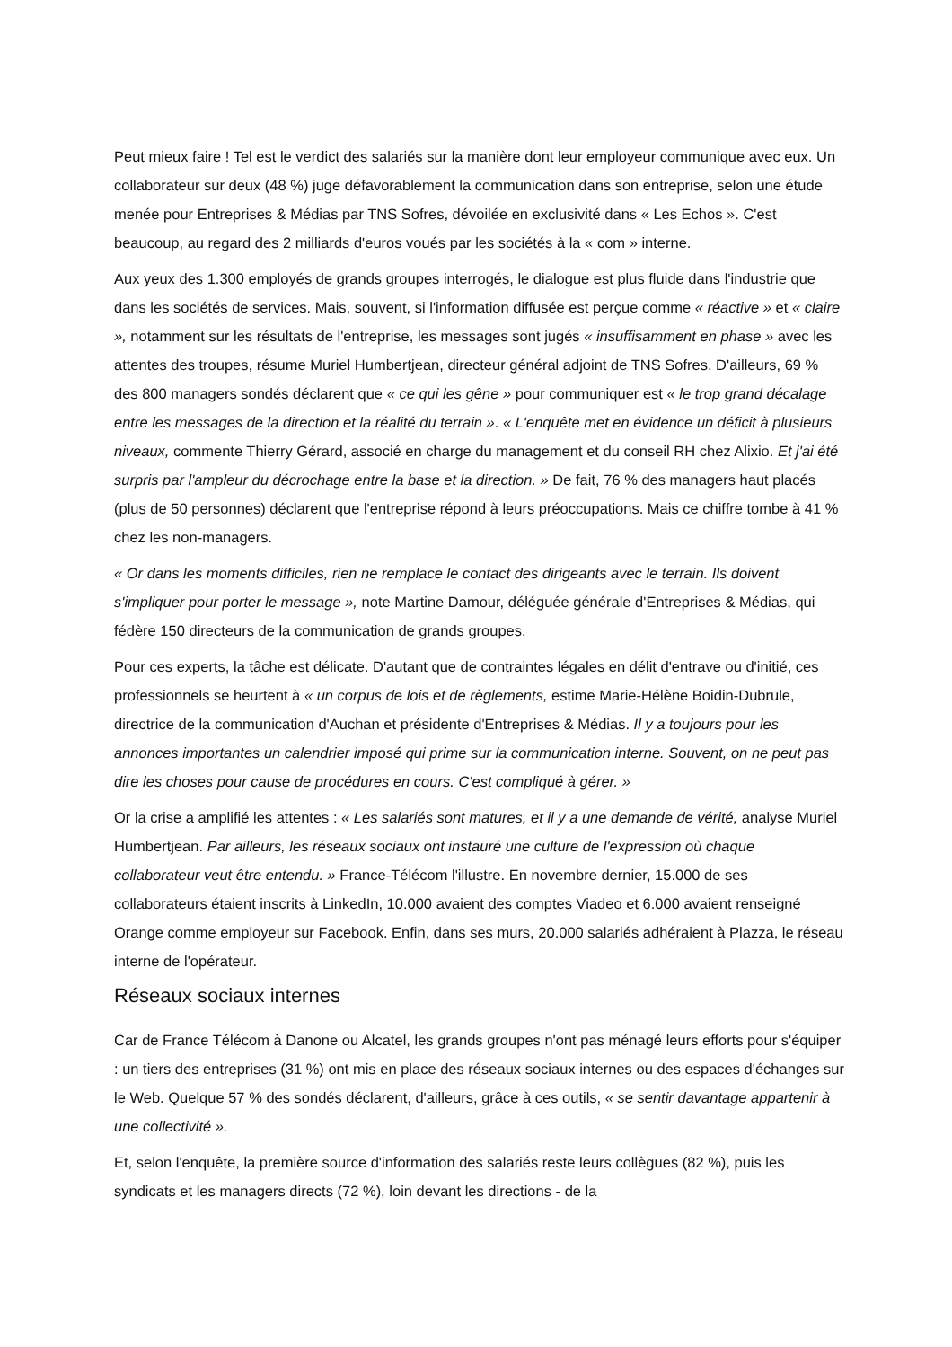Peut mieux faire ! Tel est le verdict des salariés sur la manière dont leur employeur communique avec eux. Un collaborateur sur deux (48 %) juge défavorablement la communication dans son entreprise, selon une étude menée pour Entreprises & Médias par TNS Sofres, dévoilée en exclusivité dans « Les Echos ». C'est beaucoup, au regard des 2 milliards d'euros voués par les sociétés à la « com » interne.
Aux yeux des 1.300 employés de grands groupes interrogés, le dialogue est plus fluide dans l'industrie que dans les sociétés de services. Mais, souvent, si l'information diffusée est perçue comme « réactive » et « claire », notamment sur les résultats de l'entreprise, les messages sont jugés « insuffisamment en phase » avec les attentes des troupes, résume Muriel Humbertjean, directeur général adjoint de TNS Sofres. D'ailleurs, 69 % des 800 managers sondés déclarent que « ce qui les gêne » pour communiquer est « le trop grand décalage entre les messages de la direction et la réalité du terrain ». « L'enquête met en évidence un déficit à plusieurs niveaux, commente Thierry Gérard, associé en charge du management et du conseil RH chez Alixio. Et j'ai été surpris par l'ampleur du décrochage entre la base et la direction. » De fait, 76 % des managers haut placés (plus de 50 personnes) déclarent que l'entreprise répond à leurs préoccupations. Mais ce chiffre tombe à 41 % chez les non-managers.
« Or dans les moments difficiles, rien ne remplace le contact des dirigeants avec le terrain. Ils doivent s'impliquer pour porter le message », note Martine Damour, déléguée générale d'Entreprises & Médias, qui fédère 150 directeurs de la communication de grands groupes.
Pour ces experts, la tâche est délicate. D'autant que de contraintes légales en délit d'entrave ou d'initié, ces professionnels se heurtent à « un corpus de lois et de règlements, estime Marie-Hélène Boidin-Dubrule, directrice de la communication d'Auchan et présidente d'Entreprises & Médias. Il y a toujours pour les annonces importantes un calendrier imposé qui prime sur la communication interne. Souvent, on ne peut pas dire les choses pour cause de procédures en cours. C'est compliqué à gérer. »
Or la crise a amplifié les attentes : « Les salariés sont matures, et il y a une demande de vérité, analyse Muriel Humbertjean. Par ailleurs, les réseaux sociaux ont instauré une culture de l'expression où chaque collaborateur veut être entendu. » France-Télécom l'illustre. En novembre dernier, 15.000 de ses collaborateurs étaient inscrits à LinkedIn, 10.000 avaient des comptes Viadeo et 6.000 avaient renseigné Orange comme employeur sur Facebook. Enfin, dans ses murs, 20.000 salariés adhéraient à Plazza, le réseau interne de l'opérateur.
Réseaux sociaux internes
Car de France Télécom à Danone ou Alcatel, les grands groupes n'ont pas ménagé leurs efforts pour s'équiper : un tiers des entreprises (31 %) ont mis en place des réseaux sociaux internes ou des espaces d'échanges sur le Web. Quelque 57 % des sondés déclarent, d'ailleurs, grâce à ces outils, « se sentir davantage appartenir à une collectivité ».
Et, selon l'enquête, la première source d'information des salariés reste leurs collègues (82 %), puis les syndicats et les managers directs (72 %), loin devant les directions - de la